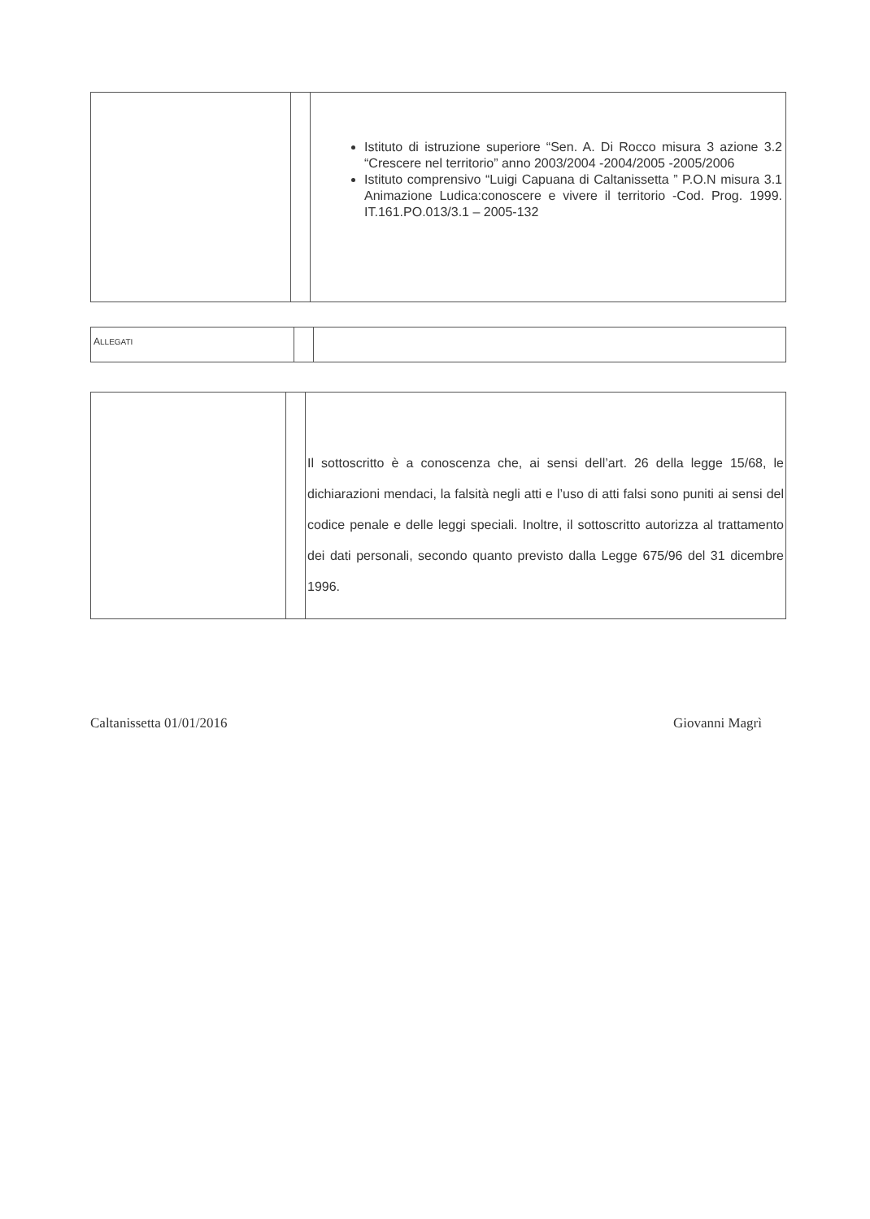| | | Istituto di istruzione superiore “Sen. A. Di Rocco misura 3 azione 3.2 “Crescere nel territorio” anno 2003/2004 -2004/2005 -2005/2006 Istituto comprensivo “Luigi Capuana di Caltanissetta ” P.O.N misura 3.1 Animazione Ludica:conoscere e vivere il territorio -Cod. Prog. 1999. IT.161.PO.013/3.1 – 2005-132 |
| A LLEGATI | | |
| | | Il sottoscritto è a conoscenza che, ai sensi dell’art. 26 della legge 15/68, le dichiarazioni mendaci, la falsità negli atti e l’uso di atti falsi sono puniti ai sensi del codice penale e delle leggi speciali. Inoltre, il sottoscritto autorizza al trattamento dei dati personali, secondo quanto previsto dalla Legge 675/96 del 31 dicembre 1996. |
Caltanissetta 01/01/2016 Giovanni Magrì